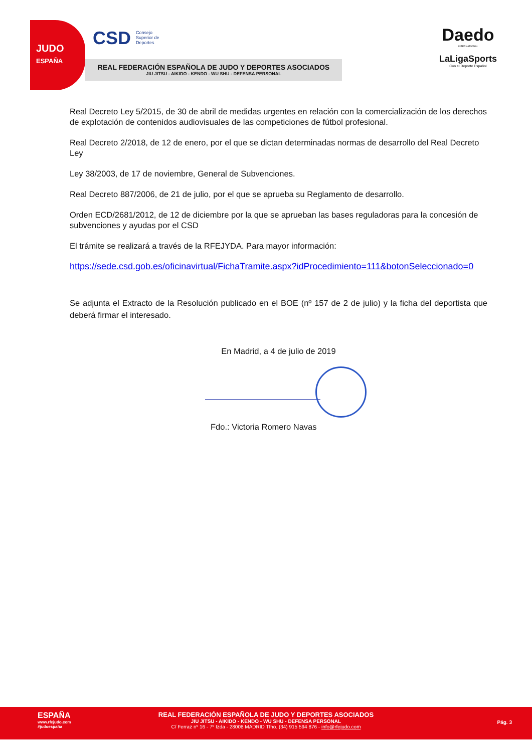JUDO
ESPAÑA
CSD Consejo Superior de Deportes
REAL FEDERACIÓN ESPAÑOLA DE JUDO Y DEPORTES ASOCIADOS
JIU JITSU - AIKIDO - KENDO - WU SHU - DEFENSA PERSONAL
Daedo
INTERNATIONAL
LaLigaSports
Con el Deporte Español
Real Decreto Ley 5/2015, de 30 de abril de medidas urgentes en relación con la comercialización de los derechos de explotación de contenidos audiovisuales de las competiciones de fútbol profesional.
Real Decreto 2/2018, de 12 de enero, por el que se dictan determinadas normas de desarrollo del Real Decreto Ley
Ley 38/2003, de 17 de noviembre, General de Subvenciones.
Real Decreto 887/2006, de 21 de julio, por el que se aprueba su Reglamento de desarrollo.
Orden ECD/2681/2012, de 12 de diciembre por la que se aprueban las bases reguladoras para la concesión de subvenciones y ayudas por el CSD
El trámite se realizará a través de la RFEJYDA. Para mayor información:
https://sede.csd.gob.es/oficinavirtual/FichaTramite.aspx?idProcedimiento=111&botonSeleccionado=0
Se adjunta el Extracto de la Resolución publicado en el BOE (nº 157 de 2 de julio) y la ficha del deportista que deberá firmar el interesado.
En Madrid, a 4 de julio de 2019
Fdo.: Victoria Romero Navas
ESPAÑA
www.rfejudo.com
#judoespaña
REAL FEDERACIÓN ESPAÑOLA DE JUDO Y DEPORTES ASOCIADOS
JIU JITSU - AIKIDO - KENDO - WU SHU - DEFENSA PERSONAL
C/ Ferraz nº 16 - 7º Izda - 28008 MADRID Tfno. (34) 915 594 876 - info@rfejudo.com
Pág. 3